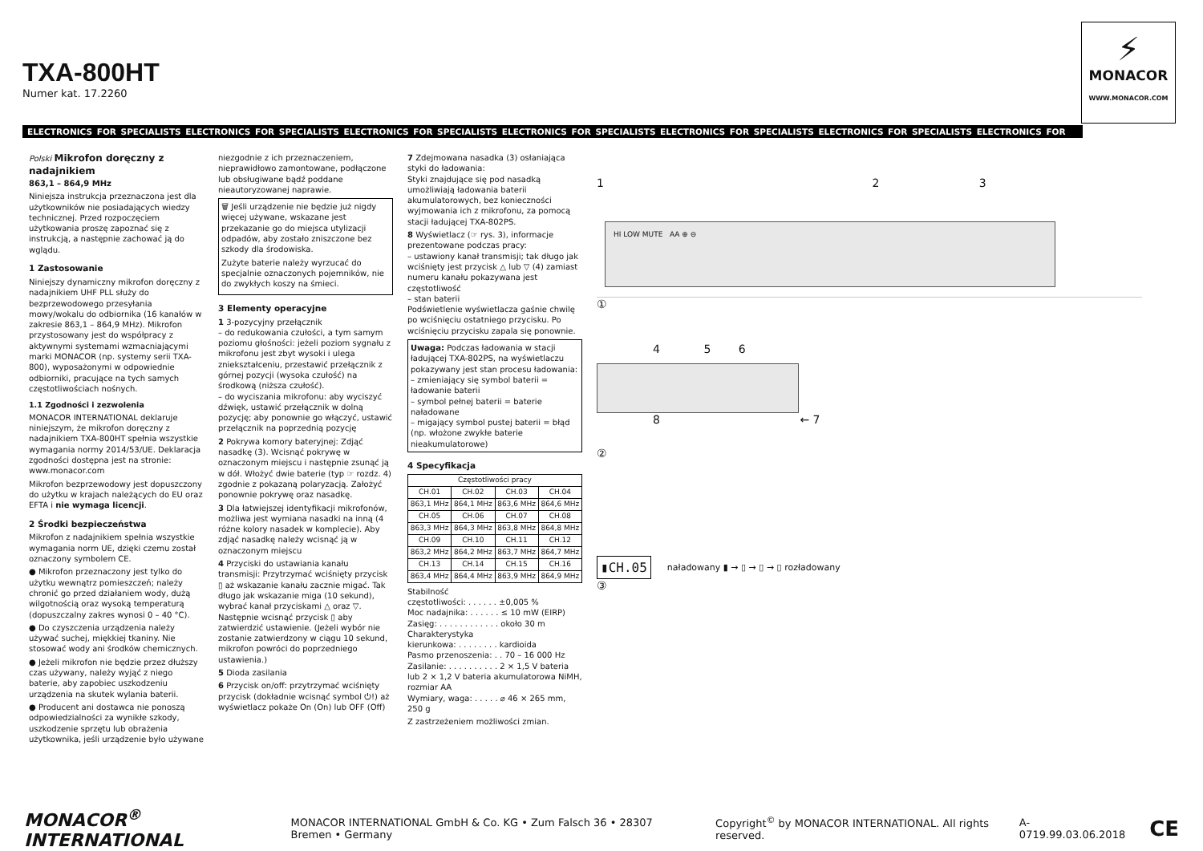TXA-800HT
Numer kat. 17.2260
⚡
MONACOR
WWW.MONACOR.COM
ELECTRONICS FOR SPECIALISTS ELECTRONICS FOR SPECIALISTS ELECTRONICS FOR SPECIALISTS ELECTRONICS FOR SPECIALISTS ELECTRONICS FOR SPECIALISTS ELECTRONICS FOR SPECIALISTS ELECTRONICS FOR
Polski Mikrofon doręczny z nadajnikiem
863,1 – 864,9 MHz
Niniejsza instrukcja przeznaczona jest dla użytkowników nie posiadających wiedzy technicznej. Przed rozpoczęciem użytkowania proszę zapoznać się z instrukcją, a następnie zachować ją do wglądu.
1 Zastosowanie
Niniejszy dynamiczny mikrofon doręczny z nadajnikiem UHF PLL służy do bezprzewodowego przesyłania mowy/wokalu do odbiornika (16 kanałów w zakresie 863,1 – 864,9 MHz). Mikrofon przystosowany jest do współpracy z aktywnymi systemami wzmacniającymi marki MONACOR (np. systemy serii TXA-800), wyposażonymi w odpowiednie odbiorniki, pracujące na tych samych częstotliwościach nośnych.
1.1 Zgodności i zezwolenia
MONACOR INTERNATIONAL deklaruje niniejszym, że mikrofon doręczny z nadajnikiem TXA-800HT spełnia wszystkie wymagania normy 2014/53/UE. Deklaracja zgodności dostępna jest na stronie: www.monacor.com
Mikrofon bezprzewodowy jest dopuszczony do użytku w krajach należących do EU oraz EFTA i nie wymaga licencji.
2 Środki bezpieczeństwa
Mikrofon z nadajnikiem spełnia wszystkie wymagania norm UE, dzięki czemu został oznaczony symbolem CE.
● Mikrofon przeznaczony jest tylko do użytku wewnątrz pomieszczeń; należy chronić go przed działaniem wody, dużą wilgotnością oraz wysoką temperaturą (dopuszczalny zakres wynosi 0 – 40 °C).
● Do czyszczenia urządzenia należy używać suchej, miękkiej tkaniny. Nie stosować wody ani środków chemicznych.
● Jeżeli mikrofon nie będzie przez dłuższy czas używany, należy wyjąć z niego baterie, aby zapobiec uszkodzeniu urządzenia na skutek wylania baterii.
● Producent ani dostawca nie ponoszą odpowiedzialności za wynikłe szkody, uszkodzenie sprzętu lub obrażenia użytkownika, jeśli urządzenie było używane
niezgodnie z ich przeznaczeniem, nieprawidłowo zamontowane, podłączone lub obsługiwane bądź poddane nieautoryzowanej naprawie.
🗑 Jeśli urządzenie nie będzie już nigdy więcej używane, wskazane jest przekazanie go do miejsca utylizacji odpadów, aby zostało zniszczone bez szkody dla środowiska.
Zużyte baterie należy wyrzucać do specjalnie oznaczonych pojemników, nie do zwykłych koszy na śmieci.
3 Elementy operacyjne
1 3-pozycyjny przełącznik
– do redukowania czułości, a tym samym poziomu głośności: jeżeli poziom sygnału z mikrofonu jest zbyt wysoki i ulega zniekształceniu, przestawić przełącznik z górnej pozycji (wysoka czułość) na środkową (niższa czułość).
– do wyciszania mikrofonu: aby wyciszyć dźwięk, ustawić przełącznik w dolną pozycję; aby ponownie go włączyć, ustawić przełącznik na poprzednią pozycję
2 Pokrywa komory bateryjnej: Zdjąć nasadkę (3). Wcisnąć pokrywę w oznaczonym miejscu i następnie zsunąć ją w dół. Włożyć dwie baterie (typ ☞ rozdz. 4) zgodnie z pokazaną polaryzacją. Założyć ponownie pokrywę oraz nasadkę.
3 Dla łatwiejszej identyfikacji mikrofonów, możliwa jest wymiana nasadki na inną (4 różne kolory nasadek w komplecie). Aby zdjąć nasadkę należy wcisnąć ją w oznaczonym miejscu
4 Przyciski do ustawiania kanału transmisji: Przytrzymać wciśnięty przycisk ▯ aż wskazanie kanału zacznie migać. Tak długo jak wskazanie miga (10 sekund), wybrać kanał przyciskami △ oraz ▽. Następnie wcisnąć przycisk ▯ aby zatwierdzić ustawienie. (Jeżeli wybór nie zostanie zatwierdzony w ciągu 10 sekund, mikrofon powróci do poprzedniego ustawienia.)
5 Dioda zasilania
6 Przycisk on/off: przytrzymać wciśnięty przycisk (dokładnie wcisnąć symbol ⏻!) aż wyświetlacz pokaże On (On) lub OFF (Off)
7 Zdejmowana nasadka (3) osłaniająca styki do ładowania:
Styki znajdujące się pod nasadką umożliwiają ładowania baterii akumulatorowych, bez konieczności wyjmowania ich z mikrofonu, za pomocą stacji ładującej TXA-802PS.
8 Wyświetlacz (☞ rys. 3), informacje prezentowane podczas pracy:
– ustawiony kanał transmisji; tak długo jak wciśnięty jest przycisk △ lub ▽ (4) zamiast numeru kanału pokazywana jest częstotliwość
– stan baterii
Podświetlenie wyświetlacza gaśnie chwilę po wciśnięciu ostatniego przycisku. Po wciśnięciu przycisku zapala się ponownie.
Uwaga: Podczas ładowania w stacji ładującej TXA-802PS, na wyświetlaczu pokazywany jest stan procesu ładowania:
– zmieniający się symbol baterii = ładowanie baterii
– symbol pełnej baterii = baterie naładowane
– migający symbol pustej baterii = błąd (np. włożone zwykłe baterie nieakumulatorowe)
4 Specyfikacja
| Częstotliwości pracy | | | |
| --- | --- | --- | --- |
| CH.01 | CH.02 | CH.03 | CH.04 |
| 863,1 MHz | 864,1 MHz | 863,6 MHz | 864,6 MHz |
| CH.05 | CH.06 | CH.07 | CH.08 |
| 863,3 MHz | 864,3 MHz | 863,8 MHz | 864,8 MHz |
| CH.09 | CH.10 | CH.11 | CH.12 |
| 863,2 MHz | 864,2 MHz | 863,7 MHz | 864,7 MHz |
| CH.13 | CH.14 | CH.15 | CH.16 |
| 863,4 MHz | 864,4 MHz | 863,9 MHz | 864,9 MHz |
Stabilność
częstotliwości: . . . . . . ±0,005 %
Moc nadajnika: . . . . . . ≤ 10 mW (EIRP)
Zasięg: . . . . . . . . . . . . około 30 m
Charakterystyka
kierunkowa: . . . . . . . . kardioida
Pasmo przenoszenia: . . 70 – 16 000 Hz
Zasilanie: . . . . . . . . . . 2 × 1,5 V bateria lub 2 × 1,2 V bateria akumulatorowa NiMH, rozmiar AA
Wymiary, waga: . . . . . ⌀ 46 × 265 mm, 250 g
Z zastrzeżeniem możliwości zmian.
1 2 3
HI LOW MUTE AA ⊕ ⊖
①
4 5 6
8 ← 7
②
▮CH.05 naładowany ▮ → ▯ → ▯ → ▯ rozładowany
③
MONACOR<sup>®</sup> INTERNATIONAL MONACOR INTERNATIONAL GmbH & Co. KG • Zum Falsch 36 • 28307 Bremen • Germany Copyright<sup>©</sup> by MONACOR INTERNATIONAL. All rights reserved. A-0719.99.03.06.2018 CE